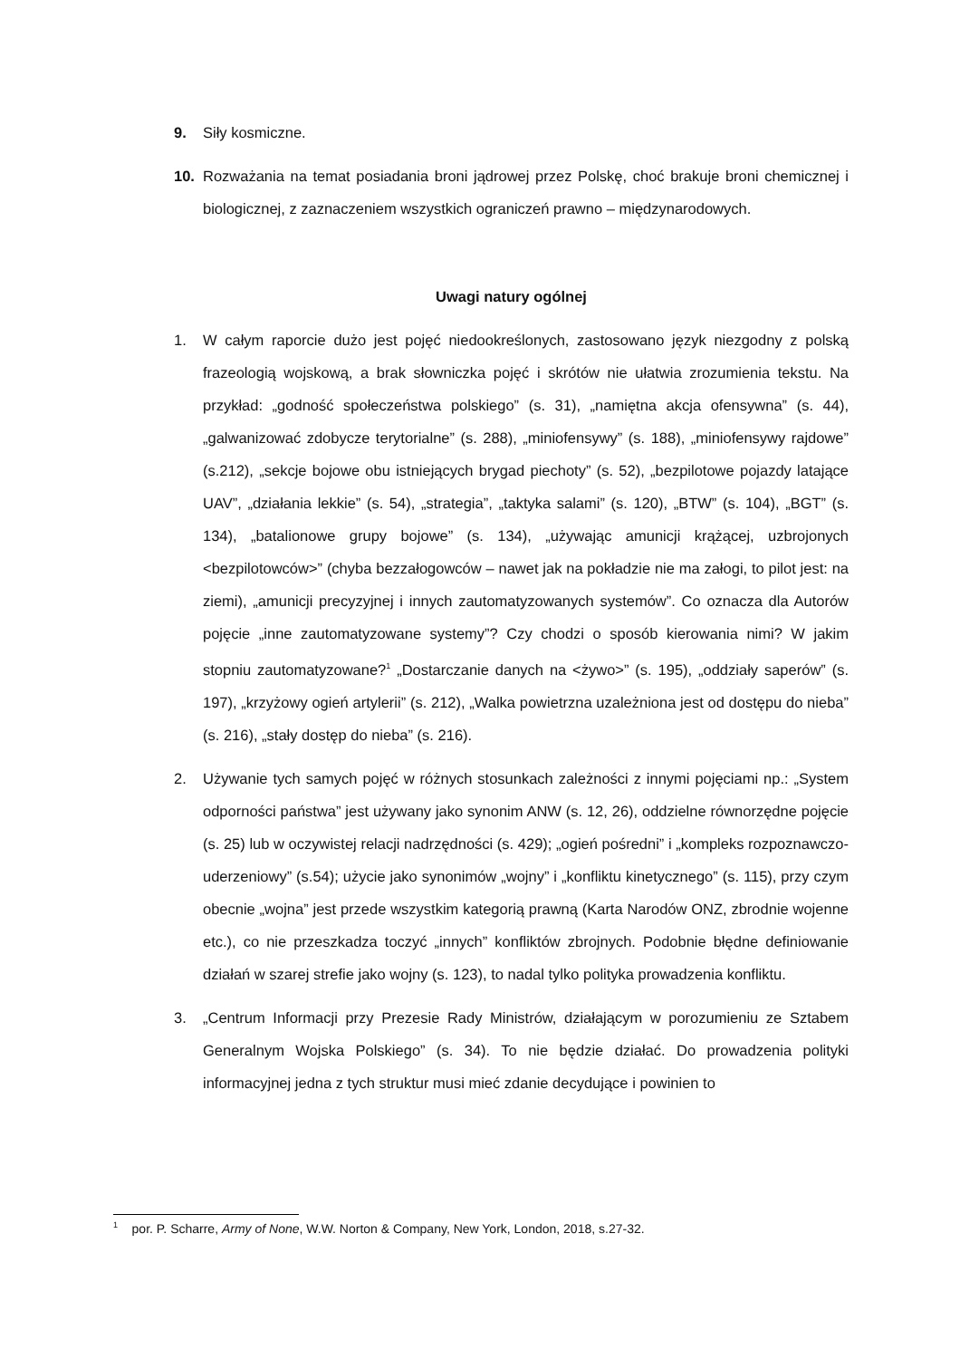9. Siły kosmiczne.
10. Rozważania na temat posiadania broni jądrowej przez Polskę, choć brakuje broni chemicznej i biologicznej, z zaznaczeniem wszystkich ograniczeń prawno – międzynarodowych.
Uwagi natury ogólnej
1. W całym raporcie dużo jest pojęć niedookreślonych, zastosowano język niezgodny z polską frazeologią wojskową, a brak słowniczka pojęć i skrótów nie ułatwia zrozumienia tekstu. Na przykład: „godność społeczeństwa polskiego” (s. 31), „namiętna akcja ofensywna” (s. 44), „galwanizować zdobycze terytorialne” (s. 288), „miniofensywy” (s. 188), „miniofensywy rajdowe” (s.212), „sekcje bojowe obu istniejących brygad piechoty” (s. 52), „bezpilotowe pojazdy latające UAV”, „działania lekkie” (s. 54), „strategia”, „taktyka salami” (s. 120), „BTW” (s. 104), „BGT” (s. 134), „batalionowe grupy bojowe” (s. 134), „używając amunicji krążącej, uzbrojonych <bezpilotowców>” (chyba bezzałogowców – nawet jak na pokładzie nie ma załogi, to pilot jest: na ziemi), „amunicji precyzyjnej i innych zautomatyzowanych systemów”. Co oznacza dla Autorów pojęcie „inne zautomatyzowane systemy”? Czy chodzi o sposób kierowania nimi? W jakim stopniu zautomatyzowane?<sup>1</sup> „Dostarczanie danych na <żywo>” (s. 195), „oddziały saperów” (s. 197), „krzyżowy ogień artylerii” (s. 212), „Walka powietrzna uzależniona jest od dostępu do nieba” (s. 216), „stały dostęp do nieba” (s. 216).
2. Używanie tych samych pojęć w różnych stosunkach zależności z innymi pojęciami np.: „System odporności państwa” jest używany jako synonim ANW (s. 12, 26), oddzielne równorzędne pojęcie (s. 25) lub w oczywistej relacji nadrzędności (s. 429); „ogień pośredni” i „kompleks rozpoznawczo-uderzeniowy” (s.54); użycie jako synonimów „wojny” i „konfliktu kinetycznego” (s. 115), przy czym obecnie „wojna” jest przede wszystkim kategorią prawną (Karta Narodów ONZ, zbrodnie wojenne etc.), co nie przeszkadza toczyć „innych” konfliktów zbrojnych. Podobnie błędne definiowanie działań w szarej strefie jako wojny (s. 123), to nadal tylko polityka prowadzenia konfliktu.
3. „Centrum Informacji przy Prezesie Rady Ministrów, działającym w porozumieniu ze Sztabem Generalnym Wojska Polskiego” (s. 34). To nie będzie działać. Do prowadzenia polityki informacyjnej jedna z tych struktur musi mieć zdanie decydujące i powinien to
<sup>1</sup> por. P. Scharre, Army of None, W.W. Norton & Company, New York, London, 2018, s.27-32.